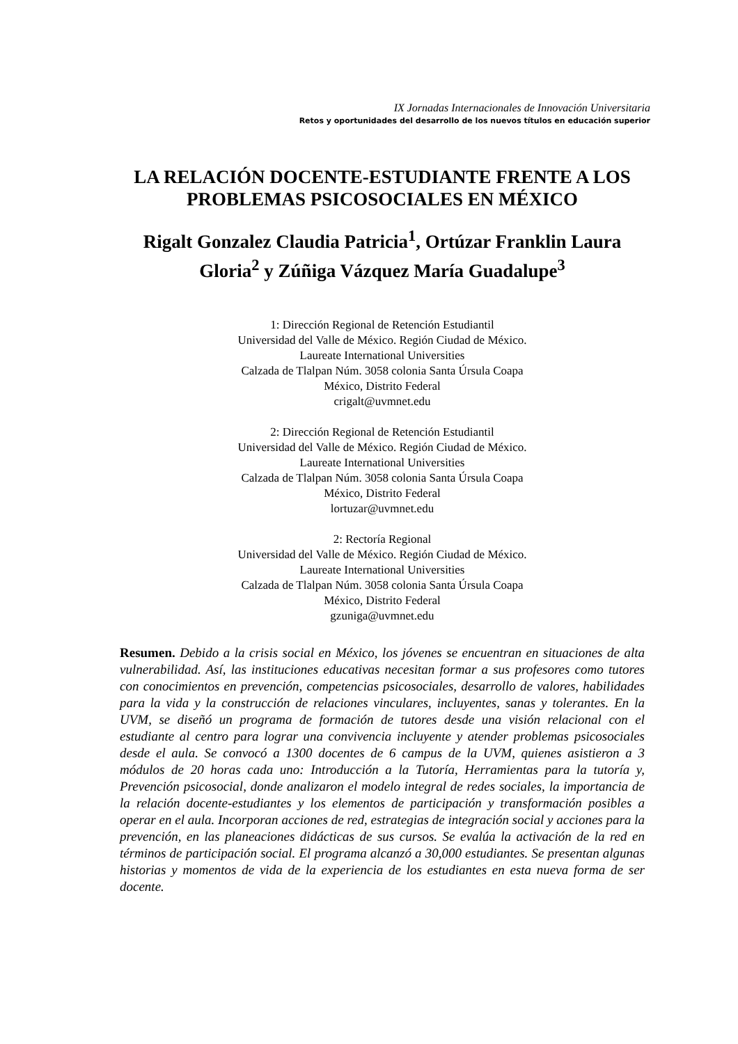IX Jornadas Internacionales de Innovación Universitaria
Retos y oportunidades del desarrollo de los nuevos títulos en educación superior
LA RELACIÓN DOCENTE-ESTUDIANTE FRENTE A LOS PROBLEMAS PSICOSOCIALES EN MÉXICO
Rigalt Gonzalez Claudia Patricia<sup>1</sup>, Ortúzar Franklin Laura Gloria<sup>2</sup> y Zúñiga Vázquez María Guadalupe<sup>3</sup>
1: Dirección Regional de Retención Estudiantil
Universidad del Valle de México. Región Ciudad de México.
Laureate International Universities
Calzada de Tlalpan Núm. 3058 colonia Santa Úrsula Coapa
México, Distrito Federal
crigalt@uvmnet.edu
2: Dirección Regional de Retención Estudiantil
Universidad del Valle de México. Región Ciudad de México.
Laureate International Universities
Calzada de Tlalpan Núm. 3058 colonia Santa Úrsula Coapa
México, Distrito Federal
lortuzar@uvmnet.edu
2: Rectoría Regional
Universidad del Valle de México. Región Ciudad de México.
Laureate International Universities
Calzada de Tlalpan Núm. 3058 colonia Santa Úrsula Coapa
México, Distrito Federal
gzuniga@uvmnet.edu
Resumen. Debido a la crisis social en México, los jóvenes se encuentran en situaciones de alta vulnerabilidad. Así, las instituciones educativas necesitan formar a sus profesores como tutores con conocimientos en prevención, competencias psicosociales, desarrollo de valores, habilidades para la vida y la construcción de relaciones vinculares, incluyentes, sanas y tolerantes. En la UVM, se diseñó un programa de formación de tutores desde una visión relacional con el estudiante al centro para lograr una convivencia incluyente y atender problemas psicosociales desde el aula. Se convocó a 1300 docentes de 6 campus de la UVM, quienes asistieron a 3 módulos de 20 horas cada uno: Introducción a la Tutoría, Herramientas para la tutoría y, Prevención psicosocial, donde analizaron el modelo integral de redes sociales, la importancia de la relación docente-estudiantes y los elementos de participación y transformación posibles a operar en el aula. Incorporan acciones de red, estrategias de integración social y acciones para la prevención, en las planeaciones didácticas de sus cursos. Se evalúa la activación de la red en términos de participación social. El programa alcanzó a 30,000 estudiantes. Se presentan algunas historias y momentos de vida de la experiencia de los estudiantes en esta nueva forma de ser docente.